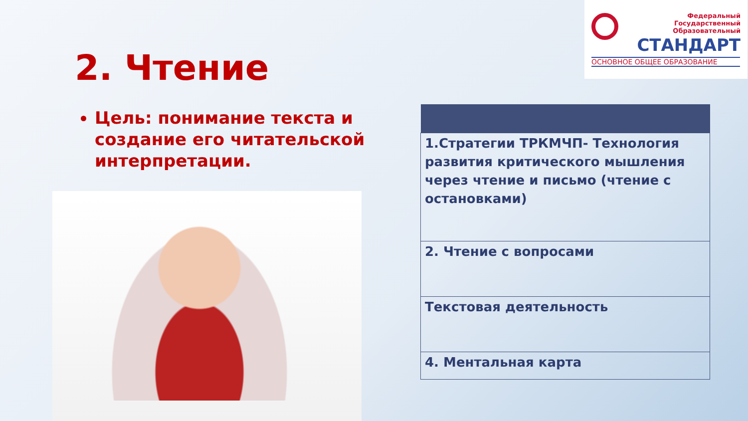Федеральный
Государственный
Образовательный
СТАНДАРТ
ОСНОВНОЕ ОБЩЕЕ ОБРАЗОВАНИЕ
2. Чтение
Цель: понимание текста и создание его читательской интерпретации.
| 1.Стратегии ТРКМЧП- Технология развития критического мышления через чтение и письмо (чтение с остановками) |
| 2. Чтение с вопросами |
| Текстовая деятельность |
| 4. Ментальная карта |